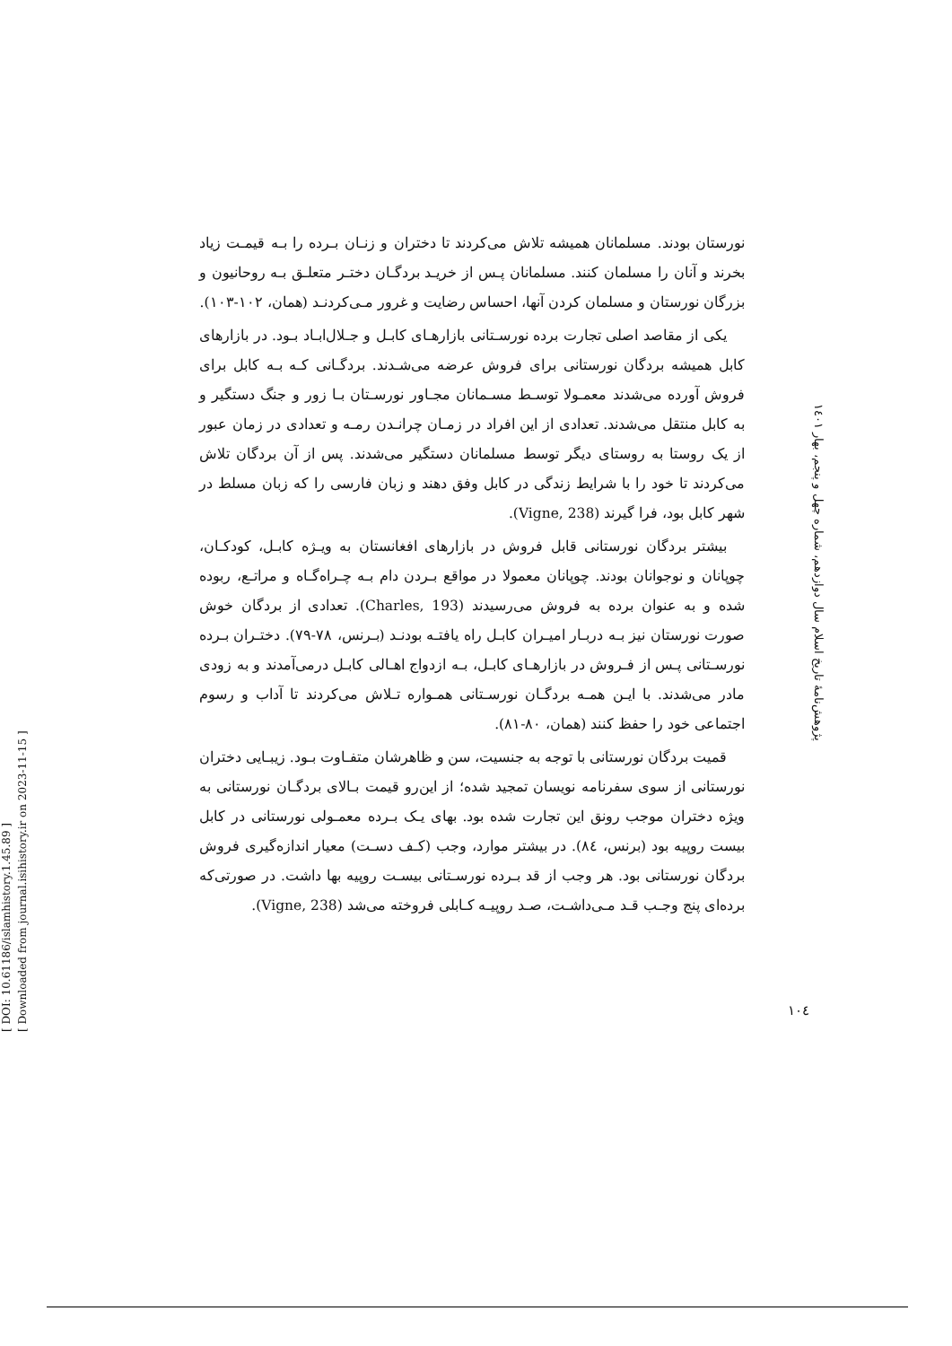[ DOI: 10.61186/islamhistory.1.45.89 ]
[ Downloaded from journal.isihistory.ir on 2023-11-15 ]
نورستان بودند. مسلمانان همیشه تلاش می‌کردند تا دختران و زنـان بـرده را بـه قیمـت زیاد بخرند و آنان را مسلمان کنند. مسلمانان پـس از خریـد بردگـان دختـر متعلـق بـه روحانیون و بزرگان نورستان و مسلمان کردن آنها، احساس رضایت و غرور مـی‌کردنـد (همان، ۱۰۲-۱۰۳).
یکی از مقاصد اصلی تجارت برده نورسـتانی بازارهـای کابـل و جـلال‌ابـاد بـود. در بازارهای کابل همیشه بردگان نورستانی برای فروش عرضه می‌شـدند. بردگـانی کـه بـه کابل برای فروش آورده می‌شدند معمـولا توسـط مسـمانان مجـاور نورسـتان بـا زور و جنگ دستگیر و به کابل منتقل می‌شدند. تعدادی از این افراد در زمـان چرانـدن رمـه و تعدادی در زمان عبور از یک روستا به روستای دیگر توسط مسلمانان دستگیر می‌شدند. پس از آن بردگان تلاش می‌کردند تا خود را با شرایط زندگی در کابل وفق دهند و زبان فارسی را که زبان مسلط در شهر کابل بود، فرا گیرند (Vigne, 238).
بیشتر بردگان نورستانی قابل فروش در بازارهای افغانستان به ویـژه کابـل، کودکـان، چوپانان و نوجوانان بودند. چوپانان معمولا در مواقع بـردن دام بـه چـراه‌گـاه و مراتـع، ربوده شده و به عنوان برده به فروش می‌رسیدند (Charles, 193). تعدادی از بردگان خوش صورت نورستان نیز بـه دربـار امیـران کابـل راه یافتـه بودنـد (بـرنس، ۷۸-۷۹). دختـران بـرده نورسـتانی پـس از فـروش در بازارهـای کابـل، بـه ازدواج اهـالی کابـل درمی‌آمدند و به زودی مادر می‌شدند. با ایـن همـه بردگـان نورسـتانی همـواره تـلاش می‌کردند تا آداب و رسوم اجتماعی خود را حفظ کنند (همان، ۸۰-۸۱).
قمیت بردگان نورستانی با توجه به جنسیت، سن و ظاهرشان متفـاوت بـود. زیبـایی دختران نورستانی از سوی سفرنامه نویسان تمجید شده؛ از این‌رو قیمت بـالای بردگـان نورستانی به ویژه دختران موجب رونق این تجارت شده بود. بهای یـک بـرده معمـولی نورستانی در کابل بیست روپیه بود (برنس، ۸٤). در بیشتر موارد، وجب (کـف دسـت) معیار اندازه‌گیری فروش بردگان نورستانی بود. هر وجب از قد بـرده نورسـتانی بیسـت روپیه بها داشت. در صورتی‌که برده‌ای پنج وجـب قـد مـی‌داشـت، صـد روپیـه کـابلی فروخته می‌شد (Vigne, 238).
پژوهش‌نامهٔ تاریخ اسلام سال دوازدهم، شماره چهل و پنجم، بهار ۱٤٠١
۱۰٤